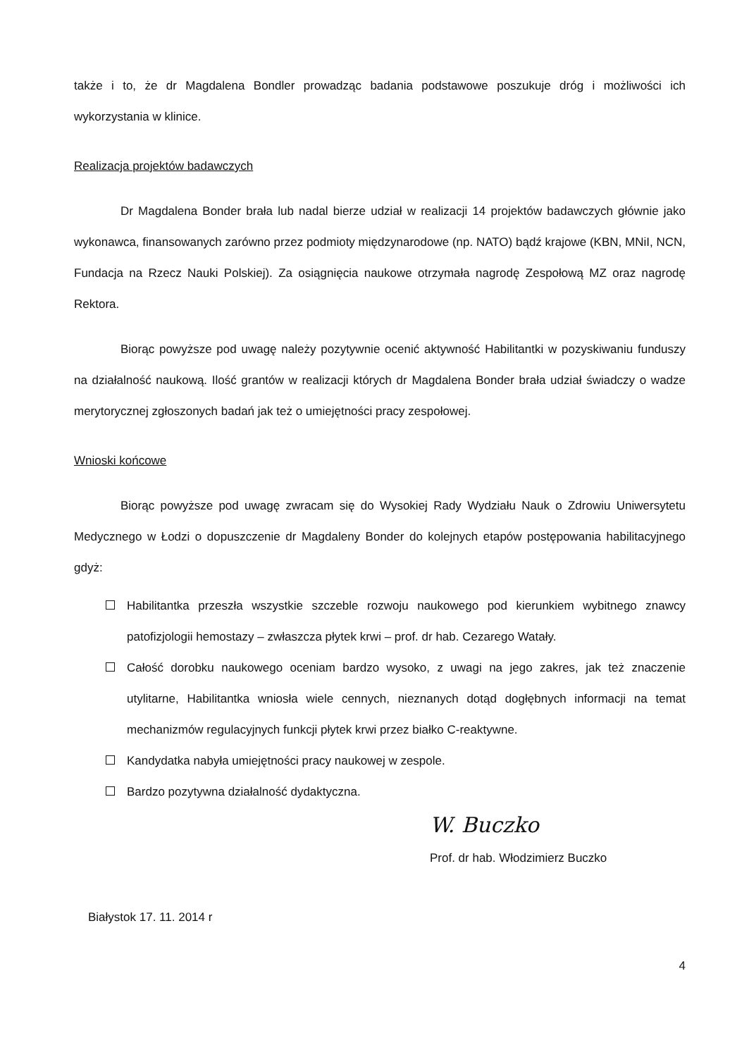także i to, że dr Magdalena Bondler prowadząc badania podstawowe poszukuje dróg i możliwości ich wykorzystania w klinice.
Realizacja projektów badawczych
Dr Magdalena Bonder brała lub nadal bierze udział w realizacji 14 projektów badawczych głównie jako wykonawca, finansowanych zarówno przez podmioty międzynarodowe (np. NATO) bądź krajowe (KBN, MNiI, NCN, Fundacja na Rzecz Nauki Polskiej). Za osiągnięcia naukowe otrzymała nagrodę Zespołową MZ oraz nagrodę Rektora.
Biorąc powyższe pod uwagę należy pozytywnie ocenić aktywność Habilitantki w pozyskiwaniu funduszy na działalność naukową. Ilość grantów w realizacji których dr Magdalena Bonder brała udział świadczy o wadze merytorycznej zgłoszonych badań jak też o umiejętności pracy zespołowej.
Wnioski końcowe
Biorąc powyższe pod uwagę zwracam się do Wysokiej Rady Wydziału Nauk o Zdrowiu Uniwersytetu Medycznego w Łodzi o dopuszczenie dr Magdaleny Bonder do kolejnych etapów postępowania habilitacyjnego gdyż:
Habilitantka przeszła wszystkie szczeble rozwoju naukowego pod kierunkiem wybitnego znawcy patofizjologii hemostazy – zwłaszcza płytek krwi – prof. dr hab. Cezarego Watały.
Całość dorobku naukowego oceniam bardzo wysoko, z uwagi na jego zakres, jak też znaczenie utylitarne, Habilitantka wniosła wiele cennych, nieznanych dotąd dogłębnych informacji na temat mechanizmów regulacyjnych funkcji płytek krwi przez białko C-reaktywne.
Kandydatka nabyła umiejętności pracy naukowej w zespole.
Bardzo pozytywna działalność dydaktyczna.
W. Buczko
Prof. dr hab. Włodzimierz Buczko
Białystok 17. 11. 2014 r
4